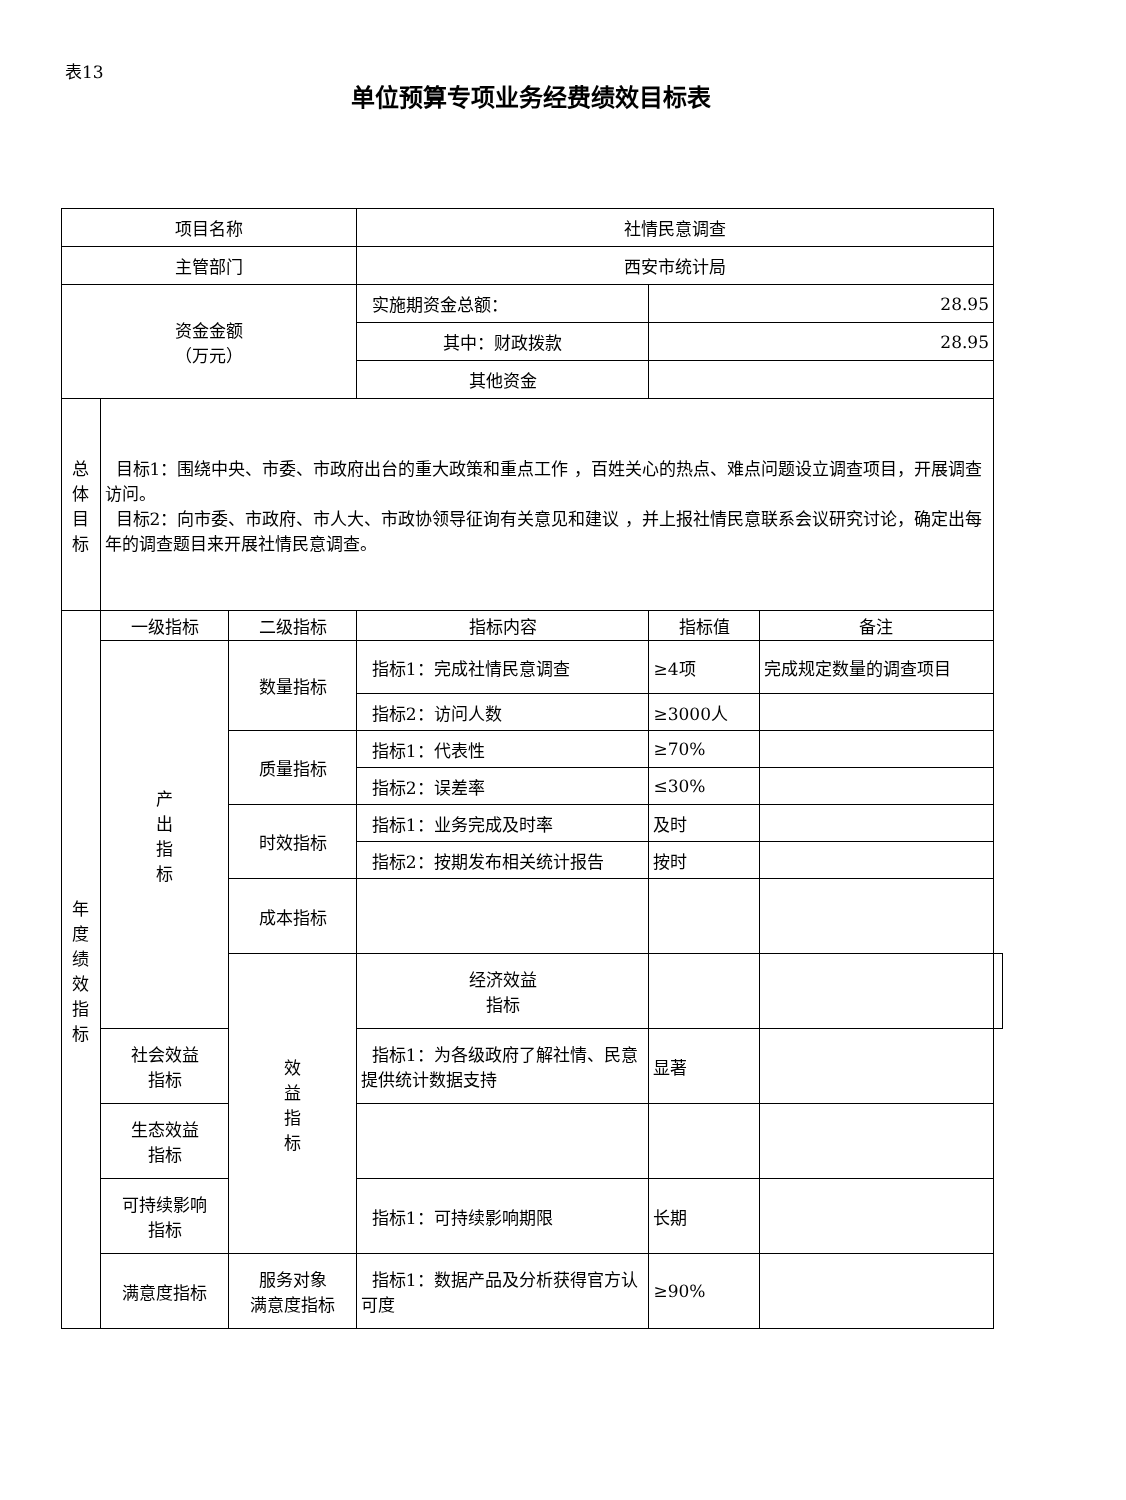表13
单位预算专项业务经费绩效目标表
| 项目名称 | | | 社情民意调查 | | | |
| 主管部门 | | | 西安市统计局 | | | |
| 资金金额 （万元） | | | 实施期资金总额： | 28.95 | | |
| | | | 其中：财政拨款 | 28.95 | | |
| | | | 其他资金 | | | |
| 总 体 目 标 | 目标1：围绕中央、市委、市政府出台的重大政策和重点工作 ，百姓关心的热点、难点问题设立调查项目，开展调查访问。 目标2：向市委、市政府、市人大、市政协领导征询有关意见和建议 ，并上报社情民意联系会议研究讨论，确定出每年的调查题目来开展社情民意调查。 | | | | | |
| 年 度 绩 效 指 标 | 一级指标 | 二级指标 | 指标内容 | 指标值 | 备注 | |
| | 产 出 指 标 | 数量指标 | 指标1：完成社情民意调查 | ≥4项 | 完成规定数量的调查项目 | |
| | | | 指标2：访问人数 | ≥3000人 | | |
| | | 质量指标 | 指标1：代表性 | ≥70% | | |
| | | | 指标2：误差率 | ≤30% | | |
| | | 时效指标 | 指标1：业务完成及时率 | 及时 | | |
| | | | 指标2：按期发布相关统计报告 | 按时 | | |
| | | 成本指标 | | | | |
| | | 效 益 指 标 | 经济效益 指标 | | | |
| | 社会效益 指标 | | 指标1：为各级政府了解社情、民意提供统计数据支持 | 显著 | | |
| | 生态效益 指标 | | | | | |
| | 可持续影响 指标 | | 指标1：可持续影响期限 | 长期 | | |
| | 满意度指标 | 服务对象 满意度指标 | 指标1：数据产品及分析获得官方认可度 | ≥90% | | |